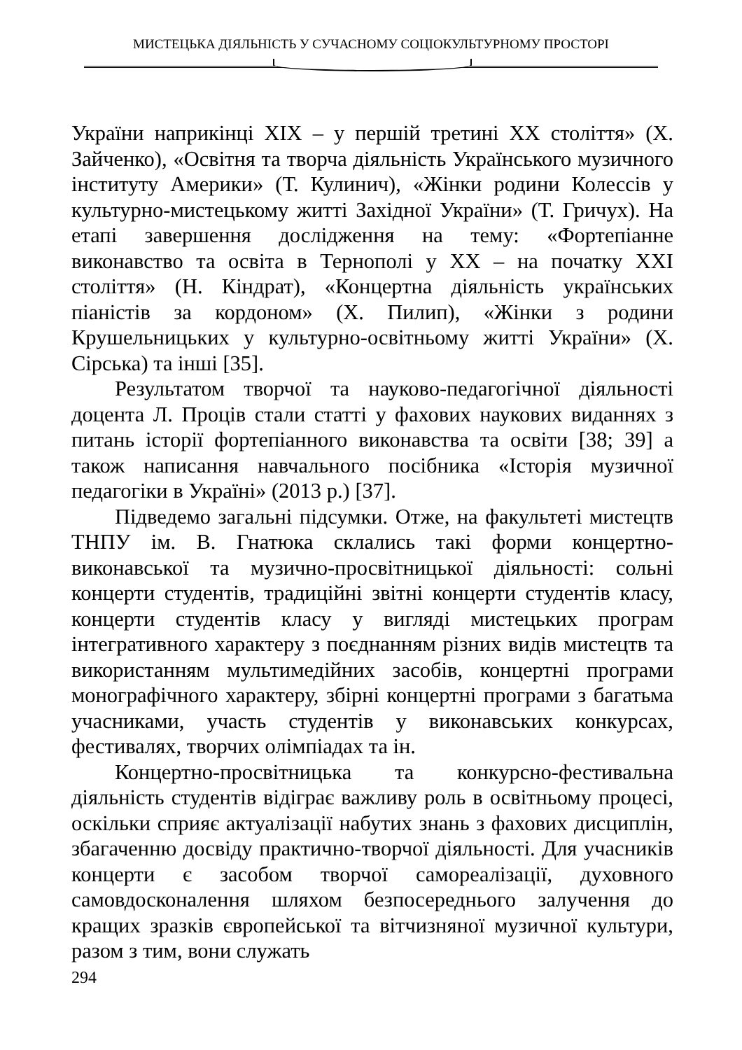МИСТЕЦЬКА ДІЯЛЬНІСТЬ У СУЧАСНОМУ СОЦІОКУЛЬТУРНОМУ ПРОСТОРІ
України наприкінці XIX – у першій третині XX століття» (Х. Зайченко), «Освітня та творча діяльність Українського музичного інституту Америки» (Т. Кулинич), «Жінки родини Колессів у культурно-мистецькому житті Західної України» (Т. Гричух). На етапі завершення дослідження на тему: «Фортепіанне виконавство та освіта в Тернополі у ХХ – на початку ХХІ століття» (Н. Кіндрат), «Концертна діяльність українських піаністів за кордоном» (Х. Пилип), «Жінки з родини Крушельницьких у культурно-освітньому житті України» (Х. Сірська) та інші [35].
Результатом творчої та науково-педагогічної діяльності доцента Л. Проців стали статті у фахових наукових виданнях з питань історії фортепіанного виконавства та освіти [38; 39] а також написання навчального посібника «Історія музичної педагогіки в Україні» (2013 р.) [37].
Підведемо загальні підсумки. Отже, на факультеті мистецтв ТНПУ ім. В. Гнатюка склались такі форми концертно-виконавської та музично-просвітницької діяльності: сольні концерти студентів, традиційні звітні концерти студентів класу, концерти студентів класу у вигляді мистецьких програм інтегративного характеру з поєднанням різних видів мистецтв та використанням мультимедійних засобів, концертні програми монографічного характеру, збірні концертні програми з багатьма учасниками, участь студентів у виконавських конкурсах, фестивалях, творчих олімпіадах та ін.
Концертно-просвітницька та конкурсно-фестивальна діяльність студентів відіграє важливу роль в освітньому процесі, оскільки сприяє актуалізації набутих знань з фахових дисциплін, збагаченню досвіду практично-творчої діяльності. Для учасників концерти є засобом творчої самореалізації, духовного самовдосконалення шляхом безпосереднього залучення до кращих зразків європейської та вітчизняної музичної культури, разом з тим, вони служать
294